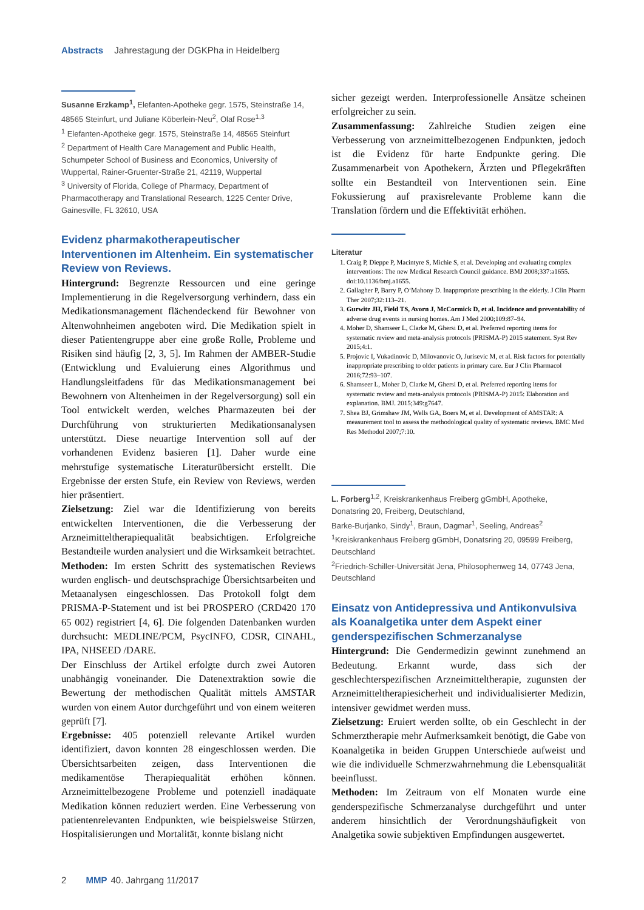Abstracts Jahrestagung der DGKPha in Heidelberg
Susanne Erzkamp<sup>1</sup>, Elefanten-Apotheke gegr. 1575, Steinstraße 14, 48565 Steinfurt, und Juliane Köberlein-Neu<sup>2</sup>, Olaf Rose<sup>1,3</sup>
<sup>1</sup> Elefanten-Apotheke gegr. 1575, Steinstraße 14, 48565 Steinfurt
<sup>2</sup> Department of Health Care Management and Public Health, Schumpeter School of Business and Economics, University of Wuppertal, Rainer-Gruenter-Straße 21, 42119, Wuppertal
<sup>3</sup> University of Florida, College of Pharmacy, Department of Pharmacotherapy and Translational Research, 1225 Center Drive, Gainesville, FL 32610, USA
Evidenz pharmakotherapeutischer Interventionen im Altenheim. Ein systematischer Review von Reviews.
Hintergrund: Begrenzte Ressourcen und eine geringe Implementierung in die Regelversorgung verhindern, dass ein Medikationsmanagement flächendeckend für Bewohner von Altenwohnheimen angeboten wird. Die Medikation spielt in dieser Patientengruppe aber eine große Rolle, Probleme und Risiken sind häufig [2, 3, 5]. Im Rahmen der AMBER-Studie (Entwicklung und Evaluierung eines Algorithmus und Handlungsleitfadens für das Medikationsmanagement bei Bewohnern von Altenheimen in der Regelversorgung) soll ein Tool entwickelt werden, welches Pharmazeuten bei der Durchführung von strukturierten Medikationsanalysen unterstützt. Diese neuartige Intervention soll auf der vorhandenen Evidenz basieren [1]. Daher wurde eine mehrstufige systematische Literaturübersicht erstellt. Die Ergebnisse der ersten Stufe, ein Review von Reviews, werden hier präsentiert.
Zielsetzung: Ziel war die Identifizierung von bereits entwickelten Interventionen, die die Verbesserung der Arzneimitteltherapiequalität beabsichtigen. Erfolgreiche Bestandteile wurden analysiert und die Wirksamkeit betrachtet.
Methoden: Im ersten Schritt des systematischen Reviews wurden englisch- und deutschsprachige Übersichtsarbeiten und Metaanalysen eingeschlossen. Das Protokoll folgt dem PRISMA-P-Statement und ist bei PROSPERO (CRD420 170 65 002) registriert [4, 6]. Die folgenden Datenbanken wurden durchsucht: MEDLINE/PCM, PsycINFO, CDSR, CINAHL, IPA, NHSEED /DARE.
Der Einschluss der Artikel erfolgte durch zwei Autoren unabhängig voneinander. Die Datenextraktion sowie die Bewertung der methodischen Qualität mittels AMSTAR wurden von einem Autor durchgeführt und von einem weiteren geprüft [7].
Ergebnisse: 405 potenziell relevante Artikel wurden identifiziert, davon konnten 28 eingeschlossen werden. Die Übersichtsarbeiten zeigen, dass Interventionen die medikamentöse Therapiequalität erhöhen können. Arzneimittelbezogene Probleme und potenziell inadäquate Medikation können reduziert werden. Eine Verbesserung von patientenrelevanten Endpunkten, wie beispielsweise Stürzen, Hospitalisierungen und Mortalität, konnte bislang nicht
sicher gezeigt werden. Interprofessionelle Ansätze scheinen erfolgreicher zu sein.
Zusammenfassung: Zahlreiche Studien zeigen eine Verbesserung von arzneimittelbezogenen Endpunkten, jedoch ist die Evidenz für harte Endpunkte gering. Die Zusammenarbeit von Apothekern, Ärzten und Pflegekräften sollte ein Bestandteil von Interventionen sein. Eine Fokussierung auf praxisrelevante Probleme kann die Translation fördern und die Effektivität erhöhen.
Literatur
1. Craig P, Dieppe P, Macintyre S, Michie S, et al. Developing and evaluating complex interventions: The new Medical Research Council guidance. BMJ 2008;337:a1655. doi:10.1136/bmj.a1655.
2. Gallagher P, Barry P, O‘Mahony D. Inappropriate prescribing in the elderly. J Clin Pharm Ther 2007;32:113–21.
3. Gurwitz JH, Field TS, Avorn J, McCormick D, et al. Incidence and preventability of adverse drug events in nursing homes. Am J Med 2000;109:87–94.
4. Moher D, Shamseer L, Clarke M, Ghersi D, et al. Preferred reporting items for systematic review and meta-analysis protocols (PRISMA-P) 2015 statement. Syst Rev 2015;4:1.
5. Projovic I, Vukadinovic D, Milovanovic O, Jurisevic M, et al. Risk factors for potentially inappropriate prescribing to older patients in primary care. Eur J Clin Pharmacol 2016;72:93–107.
6. Shamseer L, Moher D, Clarke M, Ghersi D, et al. Preferred reporting items for systematic review and meta-analysis protocols (PRISMA-P) 2015: Elaboration and explanation. BMJ. 2015;349:g7647.
7. Shea BJ, Grimshaw JM, Wells GA, Boers M, et al. Development of AMSTAR: A measurement tool to assess the methodological quality of systematic reviews. BMC Med Res Methodol 2007;7:10.
L. Forberg<sup>1,2</sup>, Kreiskrankenhaus Freiberg gGmbH, Apotheke, Donatsring 20, Freiberg, Deutschland,
Barke-Burjanko, Sindy<sup>1</sup>, Braun, Dagmar<sup>1</sup>, Seeling, Andreas<sup>2</sup>
<sup>1</sup> Kreiskrankenhaus Freiberg gGmbH, Donatsring 20, 09599 Freiberg, Deutschland
<sup>2</sup> Friedrich-Schiller-Universität Jena, Philosophenweg 14, 07743 Jena, Deutschland
Einsatz von Antidepressiva und Antikonvulsiva als Koanalgetika unter dem Aspekt einer genderspezifischen Schmerzanalyse
Hintergrund: Die Gendermedizin gewinnt zunehmend an Bedeutung. Erkannt wurde, dass sich der geschlechterspezifischen Arzneimitteltherapie, zugunsten der Arzneimitteltherapiesicherheit und individualisierter Medizin, intensiver gewidmet werden muss.
Zielsetzung: Eruiert werden sollte, ob ein Geschlecht in der Schmerztherapie mehr Aufmerksamkeit benötigt, die Gabe von Koanalgetika in beiden Gruppen Unterschiede aufweist und wie die individuelle Schmerzwahrnehmung die Lebensqualität beeinflusst.
Methoden: Im Zeitraum von elf Monaten wurde eine genderspezifische Schmerzanalyse durchgeführt und unter anderem hinsichtlich der Verordnungshäufigkeit von Analgetika sowie subjektiven Empfindungen ausgewertet.
2 MMP 40. Jahrgang 11/2017